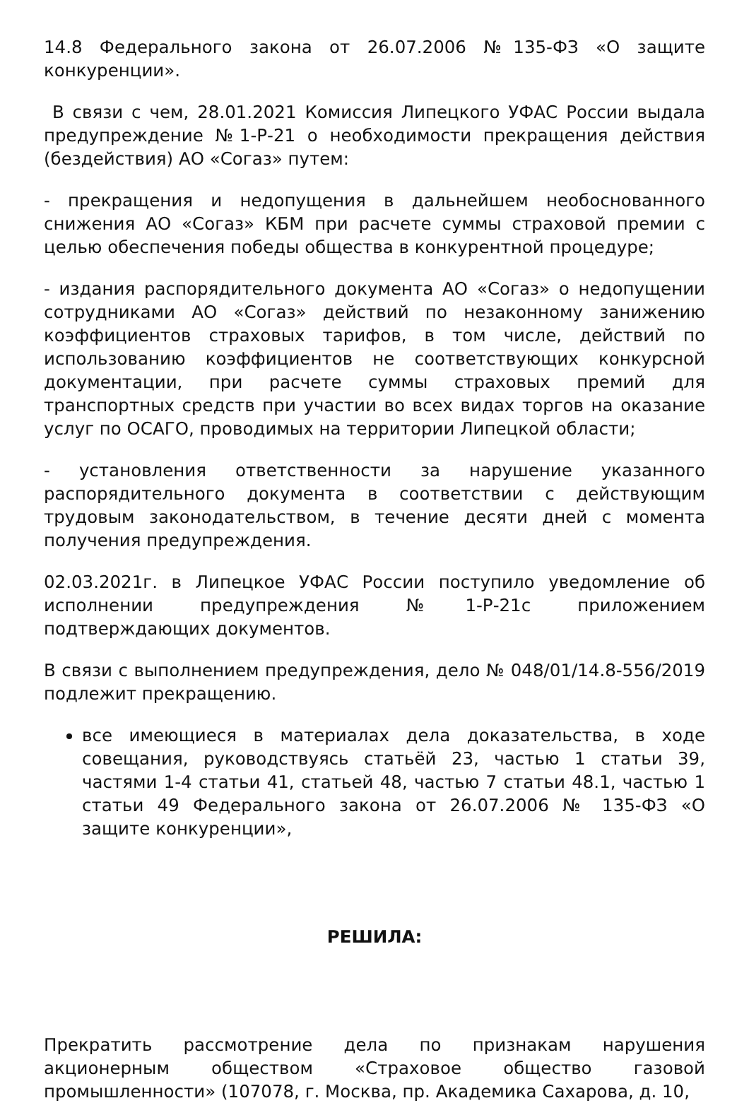14.8 Федерального закона от 26.07.2006 №135-ФЗ «О защите конкуренции».
В связи с чем, 28.01.2021 Комиссия Липецкого УФАС России выдала предупреждение №1-Р-21 о необходимости прекращения действия (бездействия) АО «Согаз» путем:
- прекращения и недопущения в дальнейшем необоснованного снижения АО «Согаз» КБМ при расчете суммы страховой премии с целью обеспечения победы общества в конкурентной процедуре;
- издания распорядительного документа АО «Согаз» о недопущении сотрудниками АО «Согаз» действий по незаконному занижению коэффициентов страховых тарифов, в том числе, действий по использованию коэффициентов не соответствующих конкурсной документации, при расчете суммы страховых премий для транспортных средств при участии во всех видах торгов на оказание услуг по ОСАГО, проводимых на территории Липецкой области;
- установления ответственности за нарушение указанного распорядительного документа в соответствии с действующим трудовым законодательством, в течение десяти дней с момента получения предупреждения.
02.03.2021г. в Липецкое УФАС России поступило уведомление об исполнении предупреждения №1-Р-21с приложением подтверждающих документов.
В связи с выполнением предупреждения, дело № 048/01/14.8-556/2019 подлежит прекращению.
все имеющиеся в материалах дела доказательства, в ходе совещания, руководствуясь статьёй 23, частью 1 статьи 39, частями 1-4 статьи 41, статьей 48, частью 7 статьи 48.1, частью 1 статьи 49 Федерального закона от 26.07.2006 № 135-ФЗ «О защите конкуренции»,
РЕШИЛА:
Прекратить рассмотрение дела по признакам нарушения акционерным обществом «Страховое общество газовой промышленности» (107078, г. Москва, пр. Академика Сахарова, д. 10,